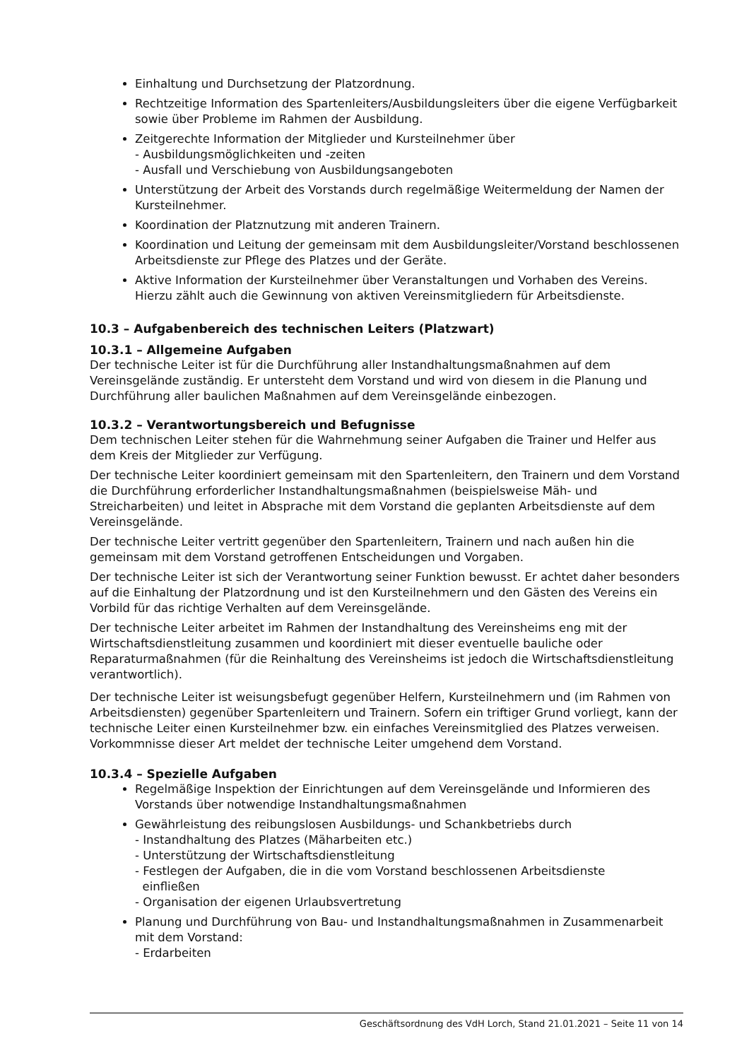Einhaltung und Durchsetzung der Platzordnung.
Rechtzeitige Information des Spartenleiters/Ausbildungsleiters über die eigene Verfügbarkeit sowie über Probleme im Rahmen der Ausbildung.
Zeitgerechte Information der Mitglieder und Kursteilnehmer über
- Ausbildungsmöglichkeiten und -zeiten
- Ausfall und Verschiebung von Ausbildungsangeboten
Unterstützung der Arbeit des Vorstands durch regelmäßige Weitermeldung der Namen der Kursteilnehmer.
Koordination der Platznutzung mit anderen Trainern.
Koordination und Leitung der gemeinsam mit dem Ausbildungsleiter/Vorstand beschlossenen Arbeitsdienste zur Pflege des Platzes und der Geräte.
Aktive Information der Kursteilnehmer über Veranstaltungen und Vorhaben des Vereins. Hierzu zählt auch die Gewinnung von aktiven Vereinsmitgliedern für Arbeitsdienste.
10.3 – Aufgabenbereich des technischen Leiters (Platzwart)
10.3.1 – Allgemeine Aufgaben
Der technische Leiter ist für die Durchführung aller Instandhaltungsmaßnahmen auf dem Vereinsgelände zuständig. Er untersteht dem Vorstand und wird von diesem in die Planung und Durchführung aller baulichen Maßnahmen auf dem Vereinsgelände einbezogen.
10.3.2 – Verantwortungsbereich und Befugnisse
Dem technischen Leiter stehen für die Wahrnehmung seiner Aufgaben die Trainer und Helfer aus dem Kreis der Mitglieder zur Verfügung.
Der technische Leiter koordiniert gemeinsam mit den Spartenleitern, den Trainern und dem Vorstand die Durchführung erforderlicher Instandhaltungsmaßnahmen (beispielsweise Mäh- und Streicharbeiten) und leitet in Absprache mit dem Vorstand die geplanten Arbeitsdienste auf dem Vereinsgelände.
Der technische Leiter vertritt gegenüber den Spartenleitern, Trainern und nach außen hin die gemeinsam mit dem Vorstand getroffenen Entscheidungen und Vorgaben.
Der technische Leiter ist sich der Verantwortung seiner Funktion bewusst. Er achtet daher besonders auf die Einhaltung der Platzordnung und ist den Kursteilnehmern und den Gästen des Vereins ein Vorbild für das richtige Verhalten auf dem Vereinsgelände.
Der technische Leiter arbeitet im Rahmen der Instandhaltung des Vereinsheims eng mit der Wirtschaftsdienstleitung zusammen und koordiniert mit dieser eventuelle bauliche oder Reparaturmaßnahmen (für die Reinhaltung des Vereinsheims ist jedoch die Wirtschaftsdienstleitung verantwortlich).
Der technische Leiter ist weisungsbefugt gegenüber Helfern, Kursteilnehmern und (im Rahmen von Arbeitsdiensten) gegenüber Spartenleitern und Trainern. Sofern ein triftiger Grund vorliegt, kann der technische Leiter einen Kursteilnehmer bzw. ein einfaches Vereinsmitglied des Platzes verweisen. Vorkommnisse dieser Art meldet der technische Leiter umgehend dem Vorstand.
10.3.4 – Spezielle Aufgaben
Regelmäßige Inspektion der Einrichtungen auf dem Vereinsgelände und Informieren des Vorstands über notwendige Instandhaltungsmaßnahmen
Gewährleistung des reibungslosen Ausbildungs- und Schankbetriebs durch
- Instandhaltung des Platzes (Mäharbeiten etc.)
- Unterstützung der Wirtschaftsdienstleitung
- Festlegen der Aufgaben, die in die vom Vorstand beschlossenen Arbeitsdienste
einfließen
- Organisation der eigenen Urlaubsvertretung
Planung und Durchführung von Bau- und Instandhaltungsmaßnahmen in Zusammenarbeit mit dem Vorstand:
- Erdarbeiten
Geschäftsordnung des VdH Lorch, Stand 21.01.2021 – Seite 11 von 14